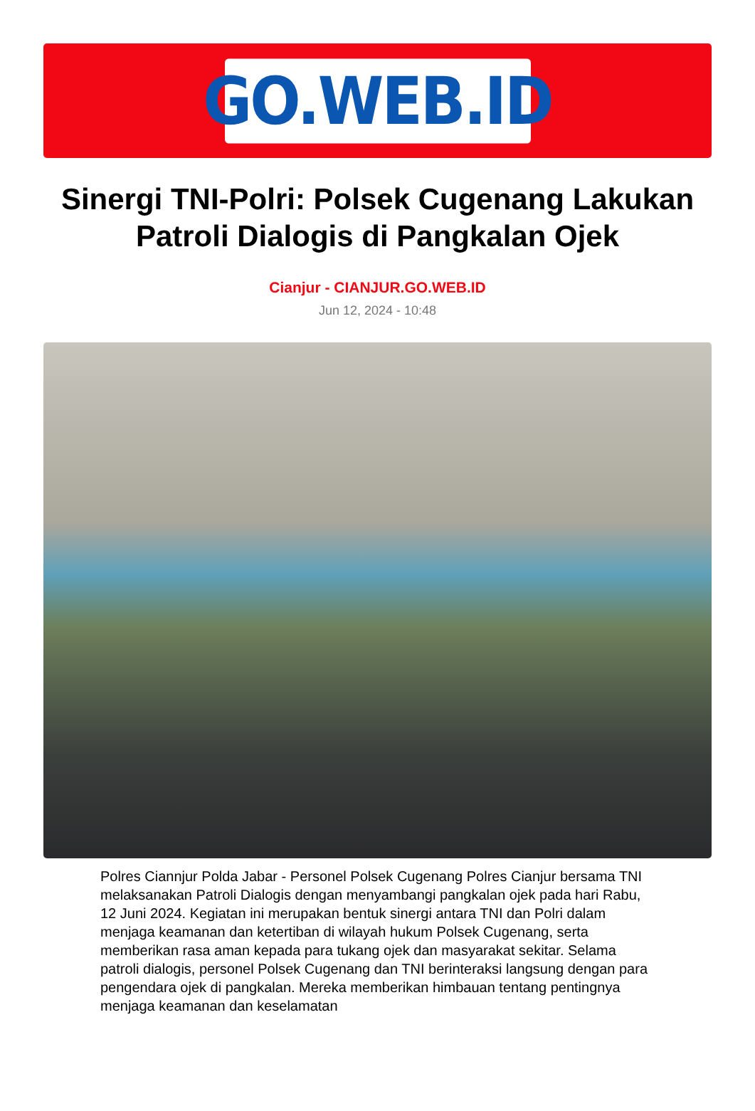GO.WEB.ID
Sinergi TNI-Polri: Polsek Cugenang Lakukan Patroli Dialogis di Pangkalan Ojek
Cianjur - CIANJUR.GO.WEB.ID
Jun 12, 2024 - 10:48
Polres Ciannjur Polda Jabar - Personel Polsek Cugenang Polres Cianjur bersama TNI melaksanakan Patroli Dialogis dengan menyambangi pangkalan ojek pada hari Rabu, 12 Juni 2024. Kegiatan ini merupakan bentuk sinergi antara TNI dan Polri dalam menjaga keamanan dan ketertiban di wilayah hukum Polsek Cugenang, serta memberikan rasa aman kepada para tukang ojek dan masyarakat sekitar. Selama patroli dialogis, personel Polsek Cugenang dan TNI berinteraksi langsung dengan para pengendara ojek di pangkalan. Mereka memberikan himbauan tentang pentingnya menjaga keamanan dan keselamatan